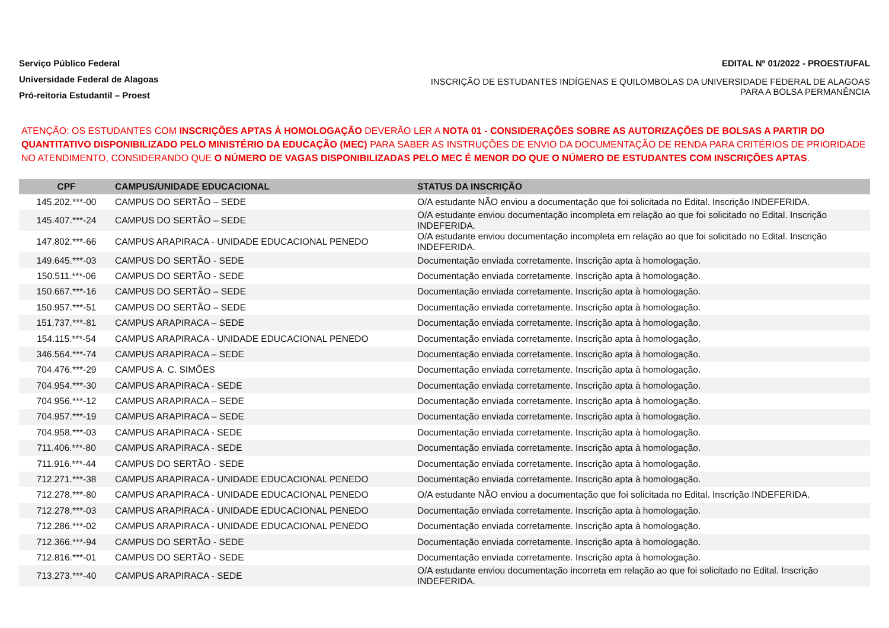Serviço Público Federal
Universidade Federal de Alagoas
Pró-reitoria Estudantil – Proest
EDITAL Nº 01/2022 - PROEST/UFAL
INSCRIÇÃO DE ESTUDANTES INDÍGENAS E QUILOMBOLAS DA UNIVERSIDADE FEDERAL DE ALAGOAS PARA A BOLSA PERMANÊNCIA
ATENÇÃO: OS ESTUDANTES COM INSCRIÇÕES APTAS À HOMOLOGAÇÃO DEVERÃO LER A NOTA 01 - CONSIDERAÇÕES SOBRE AS AUTORIZAÇÕES DE BOLSAS A PARTIR DO QUANTITATIVO DISPONIBILIZADO PELO MINISTÉRIO DA EDUCAÇÃO (MEC) PARA SABER AS INSTRUÇÕES DE ENVIO DA DOCUMENTAÇÃO DE RENDA PARA CRITÉRIOS DE PRIORIDADE NO ATENDIMENTO, CONSIDERANDO QUE O NÚMERO DE VAGAS DISPONIBILIZADAS PELO MEC É MENOR DO QUE O NÚMERO DE ESTUDANTES COM INSCRIÇÕES APTAS.
| CPF | CAMPUS/UNIDADE EDUCACIONAL | STATUS DA INSCRIÇÃO |
| --- | --- | --- |
| 145.202.***-00 | CAMPUS DO SERTÃO – SEDE | O/A estudante NÃO enviou a documentação que foi solicitada no Edital. Inscrição INDEFERIDA. |
| 145.407.***-24 | CAMPUS DO SERTÃO – SEDE | O/A estudante enviou documentação incompleta em relação ao que foi solicitado no Edital. Inscrição INDEFERIDA. |
| 147.802.***-66 | CAMPUS ARAPIRACA - UNIDADE EDUCACIONAL PENEDO | O/A estudante enviou documentação incompleta em relação ao que foi solicitado no Edital. Inscrição INDEFERIDA. |
| 149.645.***-03 | CAMPUS DO SERTÃO - SEDE | Documentação enviada corretamente. Inscrição apta à homologação. |
| 150.511.***-06 | CAMPUS DO SERTÃO - SEDE | Documentação enviada corretamente. Inscrição apta à homologação. |
| 150.667.***-16 | CAMPUS DO SERTÃO – SEDE | Documentação enviada corretamente. Inscrição apta à homologação. |
| 150.957.***-51 | CAMPUS DO SERTÃO – SEDE | Documentação enviada corretamente. Inscrição apta à homologação. |
| 151.737.***-81 | CAMPUS ARAPIRACA – SEDE | Documentação enviada corretamente. Inscrição apta à homologação. |
| 154.115.***-54 | CAMPUS ARAPIRACA - UNIDADE EDUCACIONAL PENEDO | Documentação enviada corretamente. Inscrição apta à homologação. |
| 346.564.***-74 | CAMPUS ARAPIRACA – SEDE | Documentação enviada corretamente. Inscrição apta à homologação. |
| 704.476.***-29 | CAMPUS A. C. SIMÕES | Documentação enviada corretamente. Inscrição apta à homologação. |
| 704.954.***-30 | CAMPUS ARAPIRACA - SEDE | Documentação enviada corretamente. Inscrição apta à homologação. |
| 704.956.***-12 | CAMPUS ARAPIRACA – SEDE | Documentação enviada corretamente. Inscrição apta à homologação. |
| 704.957.***-19 | CAMPUS ARAPIRACA – SEDE | Documentação enviada corretamente. Inscrição apta à homologação. |
| 704.958.***-03 | CAMPUS ARAPIRACA - SEDE | Documentação enviada corretamente. Inscrição apta à homologação. |
| 711.406.***-80 | CAMPUS ARAPIRACA - SEDE | Documentação enviada corretamente. Inscrição apta à homologação. |
| 711.916.***-44 | CAMPUS DO SERTÃO - SEDE | Documentação enviada corretamente. Inscrição apta à homologação. |
| 712.271.***-38 | CAMPUS ARAPIRACA - UNIDADE EDUCACIONAL PENEDO | Documentação enviada corretamente. Inscrição apta à homologação. |
| 712.278.***-80 | CAMPUS ARAPIRACA - UNIDADE EDUCACIONAL PENEDO | O/A estudante NÃO enviou a documentação que foi solicitada no Edital. Inscrição INDEFERIDA. |
| 712.278.***-03 | CAMPUS ARAPIRACA - UNIDADE EDUCACIONAL PENEDO | Documentação enviada corretamente. Inscrição apta à homologação. |
| 712.286.***-02 | CAMPUS ARAPIRACA - UNIDADE EDUCACIONAL PENEDO | Documentação enviada corretamente. Inscrição apta à homologação. |
| 712.366.***-94 | CAMPUS DO SERTÃO - SEDE | Documentação enviada corretamente. Inscrição apta à homologação. |
| 712.816.***-01 | CAMPUS DO SERTÃO - SEDE | Documentação enviada corretamente. Inscrição apta à homologação. |
| 713.273.***-40 | CAMPUS ARAPIRACA - SEDE | O/A estudante enviou documentação incorreta em relação ao que foi solicitado no Edital. Inscrição INDEFERIDA. |